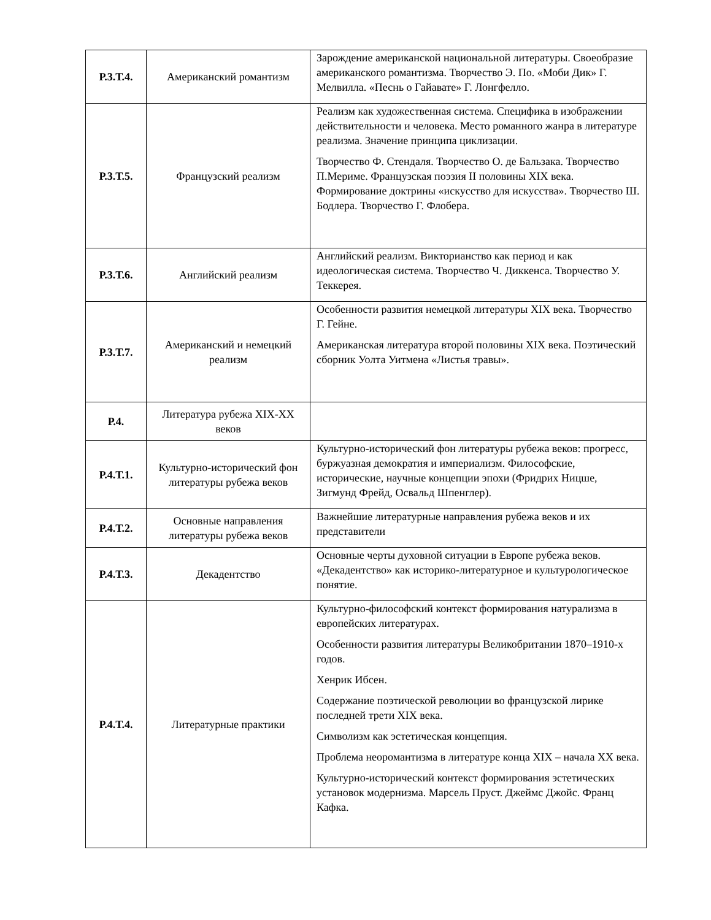| Р.3.Т.4. | Американский романтизм | Зарождение американской национальной литературы. Своеобразие американского романтизма. Творчество Э. По. «Моби Дик» Г. Мелвилла. «Песнь о Гайавате» Г. Лонгфелло. |
| Р.3.Т.5. | Французский реализм | Реализм как художественная система. Специфика в изображении действительности и человека. Место романного жанра в литературе реализма. Значение принципа циклизации. Творчество Ф. Стендаля. Творчество О. де Бальзака. Творчество П.Мериме. Французская поэзия II половины XIX века. Формирование доктрины «искусство для искусства». Творчество Ш. Бодлера. Творчество Г. Флобера. |
| Р.3.Т.6. | Английский реализм | Английский реализм. Викторианство как период и как идеологическая система. Творчество Ч. Диккенса. Творчество У. Теккерея. |
| Р.3.Т.7. | Американский и немецкий реализм | Особенности развития немецкой литературы XIX века. Творчество Г. Гейне. Американская литература второй половины XIX века. Поэтический сборник Уолта Уитмена «Листья травы». |
| Р.4. | Литература рубежа XIX-XX веков | |
| Р.4.Т.1. | Культурно-исторический фон литературы рубежа веков | Культурно-исторический фон литературы рубежа веков: прогресс, буржуазная демократия и империализм. Философские, исторические, научные концепции эпохи (Фридрих Ницше, Зигмунд Фрейд, Освальд Шпенглер). |
| Р.4.Т.2. | Основные направления литературы рубежа веков | Важнейшие литературные направления рубежа веков и их представители |
| Р.4.Т.3. | Декадентство | Основные черты духовной ситуации в Европе рубежа веков. «Декадентство» как историко-литературное и культурологическое понятие. |
| Р.4.Т.4. | Литературные практики | Культурно-философский контекст формирования натурализма в европейских литературах. Особенности развития литературы Великобритании 1870–1910-х годов. Хенрик Ибсен. Содержание поэтической революции во французской лирике последней трети XIX века. Символизм как эстетическая концепция. Проблема неоромантизма в литературе конца XIX – начала XX века. Культурно-исторический контекст формирования эстетических установок модернизма. Марсель Пруст. Джеймс Джойс. Франц Кафка. |